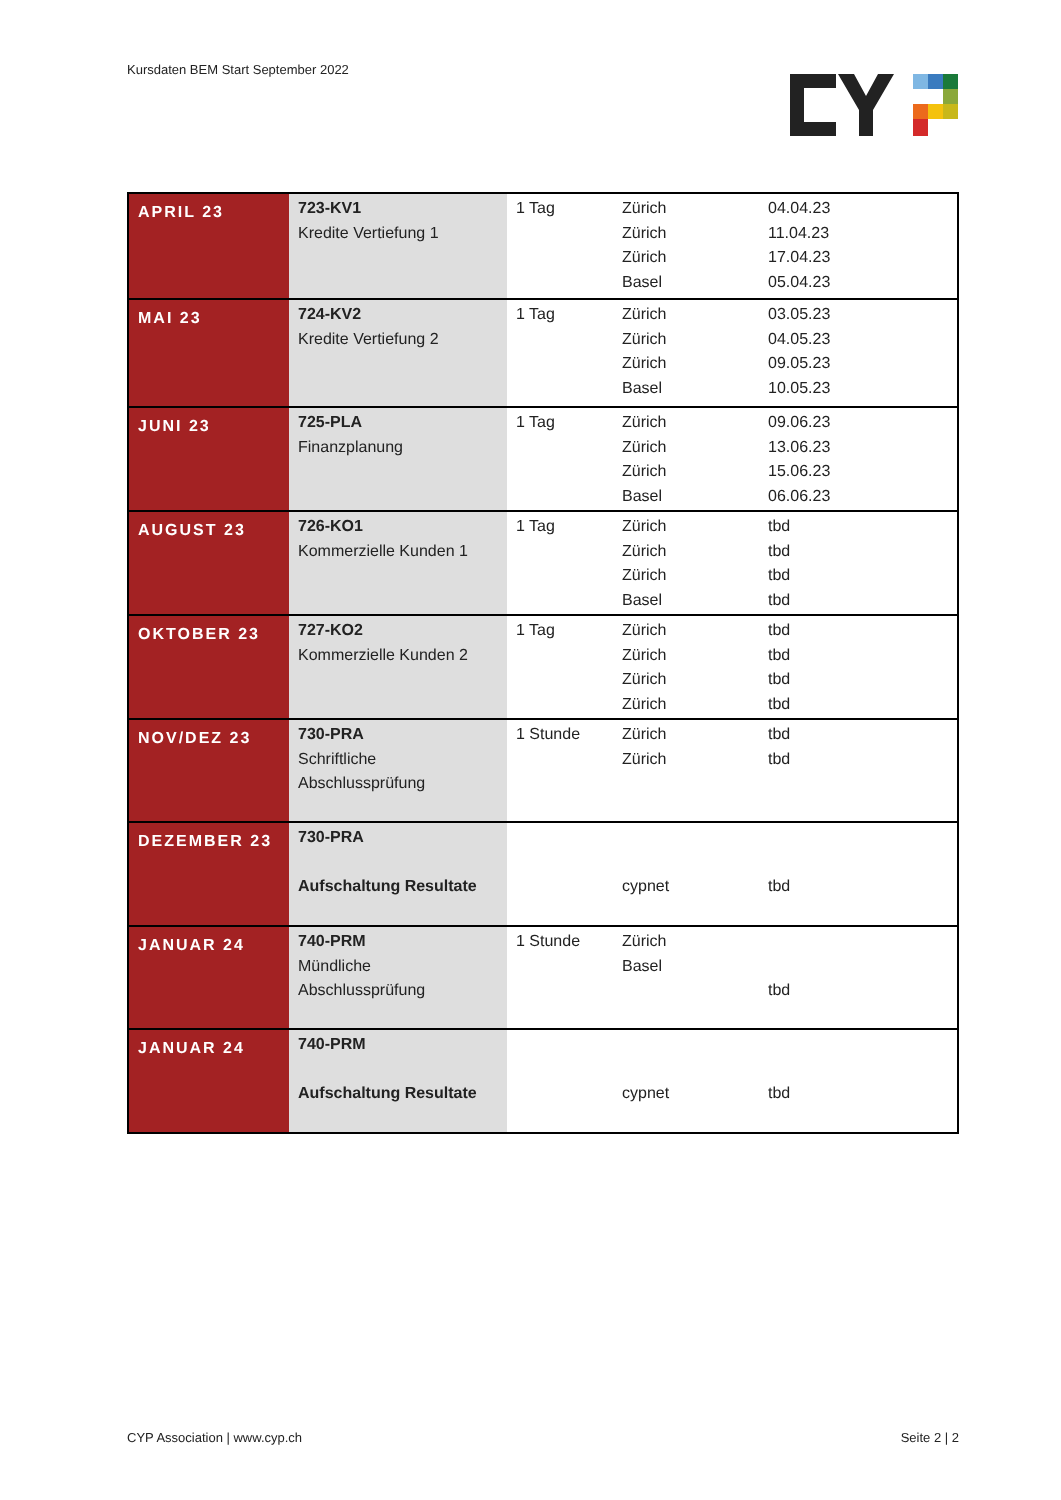Kursdaten BEM Start September 2022
| APRIL 23 | 723-KV1 Kredite Vertiefung 1 | 1 Tag | Zürich Zürich Zürich Basel | 04.04.23 11.04.23 17.04.23 05.04.23 |
| MAI 23 | 724-KV2 Kredite Vertiefung 2 | 1 Tag | Zürich Zürich Zürich Basel | 03.05.23 04.05.23 09.05.23 10.05.23 |
| JUNI 23 | 725-PLA Finanzplanung | 1 Tag | Zürich Zürich Zürich Basel | 09.06.23 13.06.23 15.06.23 06.06.23 |
| AUGUST 23 | 726-KO1 Kommerzielle Kunden 1 | 1 Tag | Zürich Zürich Zürich Basel | tbd tbd tbd tbd |
| OKTOBER 23 | 727-KO2 Kommerzielle Kunden 2 | 1 Tag | Zürich Zürich Zürich Zürich | tbd tbd tbd tbd |
| NOV/DEZ 23 | 730-PRA Schriftliche Abschlussprüfung | 1 Stunde | Zürich Zürich | tbd tbd |
| DEZEMBER 23 | 730-PRA Aufschaltung Resultate | | cypnet | tbd |
| JANUAR 24 | 740-PRM Mündliche Abschlussprüfung | 1 Stunde | Zürich Basel | tbd |
| JANUAR 24 | 740-PRM Aufschaltung Resultate | | cypnet | tbd |
CYP Association | www.cyp.ch Seite 2 | 2